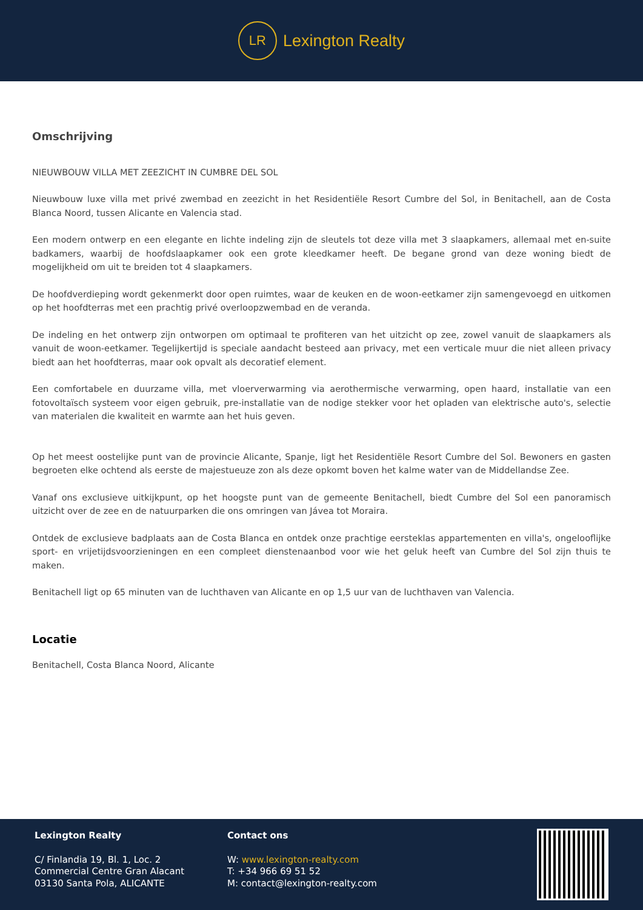LR
Lexington Realty
Omschrijving
NIEUWBOUW VILLA MET ZEEZICHT IN CUMBRE DEL SOL
Nieuwbouw luxe villa met privé zwembad en zeezicht in het Residentiële Resort Cumbre del Sol, in Benitachell, aan de Costa Blanca Noord, tussen Alicante en Valencia stad.
Een modern ontwerp en een elegante en lichte indeling zijn de sleutels tot deze villa met 3 slaapkamers, allemaal met en-suite badkamers, waarbij de hoofdslaapkamer ook een grote kleedkamer heeft. De begane grond van deze woning biedt de mogelijkheid om uit te breiden tot 4 slaapkamers.
De hoofdverdieping wordt gekenmerkt door open ruimtes, waar de keuken en de woon-eetkamer zijn samengevoegd en uitkomen op het hoofdterras met een prachtig privé overloopzwembad en de veranda.
De indeling en het ontwerp zijn ontworpen om optimaal te profiteren van het uitzicht op zee, zowel vanuit de slaapkamers als vanuit de woon-eetkamer. Tegelijkertijd is speciale aandacht besteed aan privacy, met een verticale muur die niet alleen privacy biedt aan het hoofdterras, maar ook opvalt als decoratief element.
Een comfortabele en duurzame villa, met vloerverwarming via aerothermische verwarming, open haard, installatie van een fotovoltaïsch systeem voor eigen gebruik, pre-installatie van de nodige stekker voor het opladen van elektrische auto's, selectie van materialen die kwaliteit en warmte aan het huis geven.
Op het meest oostelijke punt van de provincie Alicante, Spanje, ligt het Residentiële Resort Cumbre del Sol. Bewoners en gasten begroeten elke ochtend als eerste de majestueuze zon als deze opkomt boven het kalme water van de Middellandse Zee.
Vanaf ons exclusieve uitkijkpunt, op het hoogste punt van de gemeente Benitachell, biedt Cumbre del Sol een panoramisch uitzicht over de zee en de natuurparken die ons omringen van Jávea tot Moraira.
Ontdek de exclusieve badplaats aan de Costa Blanca en ontdek onze prachtige eersteklas appartementen en villa's, ongelooflijke sport- en vrijetijdsvoorzieningen en een compleet dienstenaanbod voor wie het geluk heeft van Cumbre del Sol zijn thuis te maken.
Benitachell ligt op 65 minuten van de luchthaven van Alicante en op 1,5 uur van de luchthaven van Valencia.
Locatie
Benitachell, Costa Blanca Noord, Alicante
Lexington Realty
C/ Finlandia 19, Bl. 1, Loc. 2
Commercial Centre Gran Alacant
03130 Santa Pola, ALICANTE
Contact ons
W: www.lexington-realty.com
T: +34 966 69 51 52
M: contact@lexington-realty.com